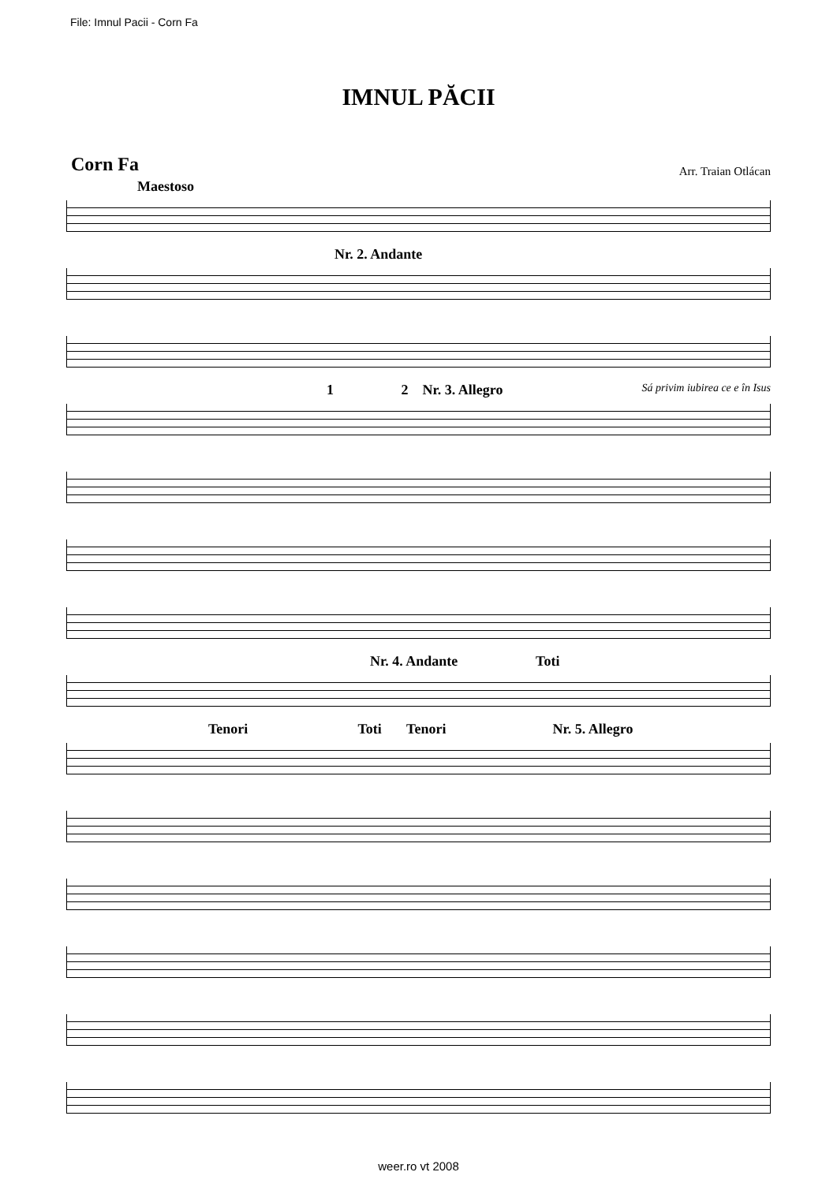File: Imnul Pacii - Corn Fa
IMNUL PĂCII
Corn Fa
Arr. Traian Otlácan
Maestoso
Nr. 2. Andante
1 2 Nr. 3. Allegro Sá privim iubirea ce e în Isus
Nr. 4. Andante Toti
Tenori Toti Tenori Nr. 5. Allegro
weer.ro vt 2008